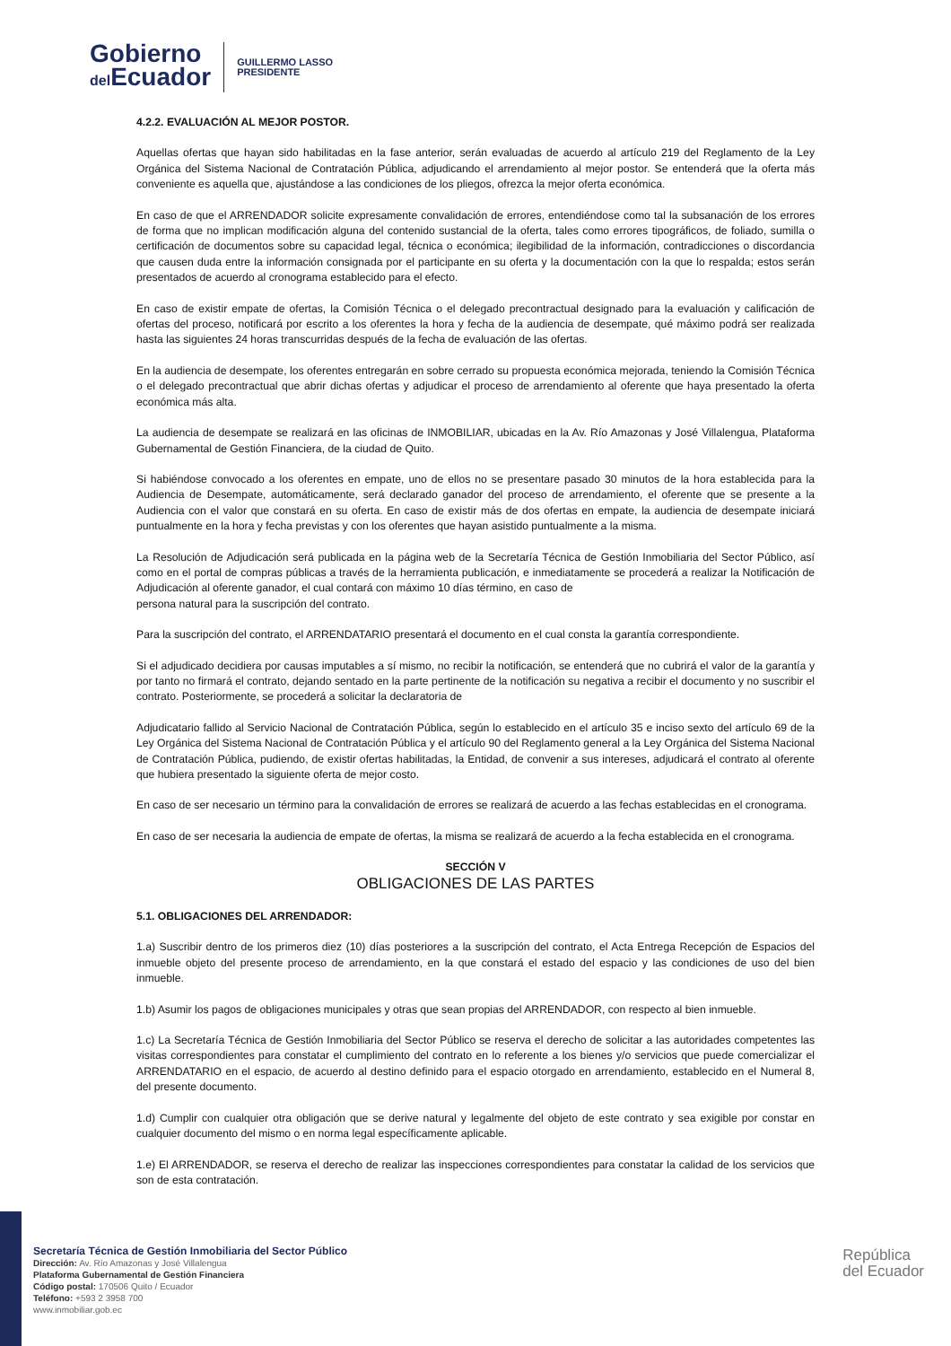Gobierno
del Ecuador
GUILLERMO LASSO
PRESIDENTE
4.2.2. EVALUACIÓN AL MEJOR POSTOR.
Aquellas ofertas que hayan sido habilitadas en la fase anterior, serán evaluadas de acuerdo al artículo 219 del Reglamento de la Ley Orgánica del Sistema Nacional de Contratación Pública, adjudicando el arrendamiento al mejor postor. Se entenderá que la oferta más conveniente es aquella que, ajustándose a las condiciones de los pliegos, ofrezca la mejor oferta económica.
En caso de que el ARRENDADOR solicite expresamente convalidación de errores, entendiéndose como tal la subsanación de los errores de forma que no implican modificación alguna del contenido sustancial de la oferta, tales como errores tipográficos, de foliado, sumilla o certificación de documentos sobre su capacidad legal, técnica o económica; ilegibilidad de la información, contradicciones o discordancia que causen duda entre la información consignada por el participante en su oferta y la documentación con la que lo respalda; estos serán presentados de acuerdo al cronograma establecido para el efecto.
En caso de existir empate de ofertas, la Comisión Técnica o el delegado precontractual designado para la evaluación y calificación de ofertas del proceso, notificará por escrito a los oferentes la hora y fecha de la audiencia de desempate, qué máximo podrá ser realizada hasta las siguientes 24 horas transcurridas después de la fecha de evaluación de las ofertas.
En la audiencia de desempate, los oferentes entregarán en sobre cerrado su propuesta económica mejorada, teniendo la Comisión Técnica o el delegado precontractual que abrir dichas ofertas y adjudicar el proceso de arrendamiento al oferente que haya presentado la oferta económica más alta.
La audiencia de desempate se realizará en las oficinas de INMOBILIAR, ubicadas en la Av. Río Amazonas y José Villalengua, Plataforma Gubernamental de Gestión Financiera, de la ciudad de Quito.
Si habiéndose convocado a los oferentes en empate, uno de ellos no se presentare pasado 30 minutos de la hora establecida para la Audiencia de Desempate, automáticamente, será declarado ganador del proceso de arrendamiento, el oferente que se presente a la Audiencia con el valor que constará en su oferta. En caso de existir más de dos ofertas en empate, la audiencia de desempate iniciará puntualmente en la hora y fecha previstas y con los oferentes que hayan asistido puntualmente a la misma.
La Resolución de Adjudicación será publicada en la página web de la Secretaría Técnica de Gestión Inmobiliaria del Sector Público, así como en el portal de compras públicas a través de la herramienta publicación, e inmediatamente se procederá a realizar la Notificación de Adjudicación al oferente ganador, el cual contará con máximo 10 días término, en caso de
persona natural para la suscripción del contrato.
Para la suscripción del contrato, el ARRENDATARIO presentará el documento en el cual consta la garantía correspondiente.
Si el adjudicado decidiera por causas imputables a sí mismo, no recibir la notificación, se entenderá que no cubrirá el valor de la garantía y por tanto no firmará el contrato, dejando sentado en la parte pertinente de la notificación su negativa a recibir el documento y no suscribir el contrato. Posteriormente, se procederá a solicitar la declaratoria de
Adjudicatario fallido al Servicio Nacional de Contratación Pública, según lo establecido en el artículo 35 e inciso sexto del artículo 69 de la Ley Orgánica del Sistema Nacional de Contratación Pública y el artículo 90 del Reglamento general a la Ley Orgánica del Sistema Nacional de Contratación Pública, pudiendo, de existir ofertas habilitadas, la Entidad, de convenir a sus intereses, adjudicará el contrato al oferente que hubiera presentado la siguiente oferta de mejor costo.
En caso de ser necesario un término para la convalidación de errores se realizará de acuerdo a las fechas establecidas en el cronograma.
En caso de ser necesaria la audiencia de empate de ofertas, la misma se realizará de acuerdo a la fecha establecida en el cronograma.
SECCIÓN V
OBLIGACIONES DE LAS PARTES
5.1. OBLIGACIONES DEL ARRENDADOR:
1.a) Suscribir dentro de los primeros diez (10) días posteriores a la suscripción del contrato, el Acta Entrega Recepción de Espacios del inmueble objeto del presente proceso de arrendamiento, en la que constará el estado del espacio y las condiciones de uso del bien inmueble.
1.b) Asumir los pagos de obligaciones municipales y otras que sean propias del ARRENDADOR, con respecto al bien inmueble.
1.c) La Secretaría Técnica de Gestión Inmobiliaria del Sector Público se reserva el derecho de solicitar a las autoridades competentes las visitas correspondientes para constatar el cumplimiento del contrato en lo referente a los bienes y/o servicios que puede comercializar el ARRENDATARIO en el espacio, de acuerdo al destino definido para el espacio otorgado en arrendamiento, establecido en el Numeral 8, del presente documento.
1.d) Cumplir con cualquier otra obligación que se derive natural y legalmente del objeto de este contrato y sea exigible por constar en cualquier documento del mismo o en norma legal específicamente aplicable.
1.e) El ARRENDADOR, se reserva el derecho de realizar las inspecciones correspondientes para constatar la calidad de los servicios que son de esta contratación.
Secretaría Técnica de Gestión Inmobiliaria del Sector Público
Dirección: Av. Río Amazonas y José Villalengua
Plataforma Gubernamental de Gestión Financiera
Código postal: 170506 Quito / Ecuador
Teléfono: +593 2 3958 700
www.inmobiliar.gob.ec
República
del Ecuador